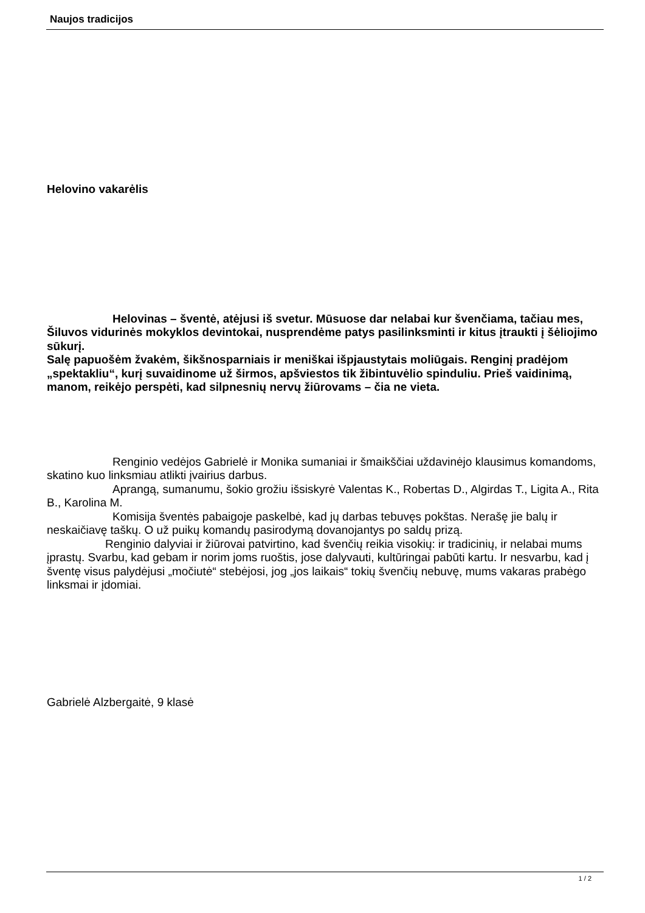Naujos tradicijos
Helovino vakarėlis
Helovinas – šventė, atėjusi iš svetur. Mūsuose dar nelabai kur švenčiama, tačiau mes, Šiluvos vidurinės mokyklos devintokai, nusprendėme patys pasilinksminti ir kitus įtraukti į šėliojimo sūkurį.
Salę papuošėm žvakėm, šikšnosparniais ir meniškai išpjaustytais moliūgais. Renginį pradėjom „spektakliu“, kurį suvaidinome už širmos, apšviestos tik žibintuvėlio spinduliu. Prieš vaidinimą, manom, reikėjo perspėti, kad silpnesnių nervų žiūrovams – čia ne vieta.
Renginio vedėjos Gabrielė ir Monika sumaniai ir šmaikščiai uždavinėjo klausimus komandoms, skatino kuo linksmiau atlikti įvairius darbus.
Aprangą, sumanumu, šokio grožiu išsiskyrė Valentas K., Robertas D., Algirdas T., Ligita A., Rita B., Karolina M.
Komisija šventės pabaigoje paskelbė, kad jų darbas tebuvęs pokštas. Nerašę jie balų ir neskaičiavę taškų. O už puikų komandų pasirodymą dovanojantys po saldų prizą.
Renginio dalyviai ir žiūrovai patvirtino, kad švenčių reikia visokių: ir tradicinių, ir nelabai mums įprastų. Svarbu, kad gebam ir norim joms ruoštis, jose dalyvauti, kultūringai pabūti kartu. Ir nesvarbu, kad į šventę visus palydėjusi „močiutė“ stebėjosi, jog „jos laikais“ tokių švenčių nebuvę, mums vakaras prabėgo linksmai ir įdomiai.
Gabrielė Alzbergaitė, 9 klasė
1 / 2